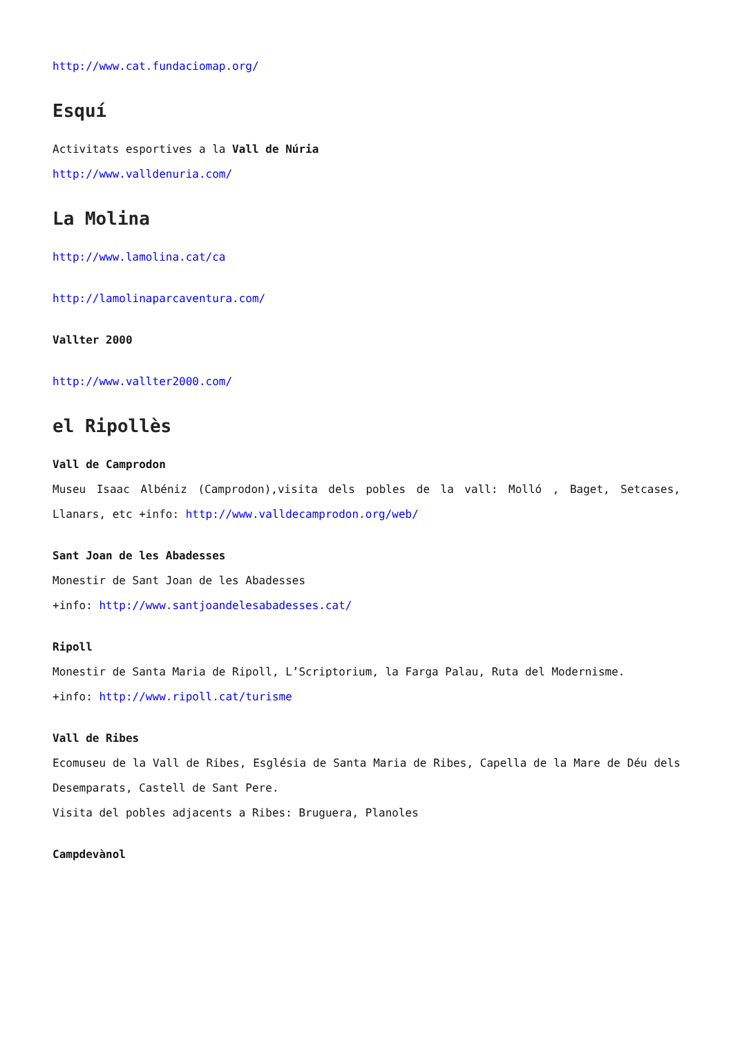http://www.cat.fundaciomap.org/
Esquí
Activitats esportives a la Vall de Núria
http://www.valldenuria.com/
La Molina
http://www.lamolina.cat/ca
http://lamolinaparcaventura.com/
Vallter 2000
http://www.vallter2000.com/
el Ripollès
Vall de Camprodon
Museu Isaac Albéniz (Camprodon),visita dels pobles de la vall: Molló , Baget, Setcases, Llanars, etc +info: http://www.valldecamprodon.org/web/
Sant Joan de les Abadesses
Monestir de Sant Joan de les Abadesses
+info: http://www.santjoandelesabadesses.cat/
Ripoll
Monestir de Santa Maria de Ripoll, L’Scriptorium, la Farga Palau, Ruta del Modernisme.
+info: http://www.ripoll.cat/turisme
Vall de Ribes
Ecomuseu de la Vall de Ribes, Església de Santa Maria de Ribes, Capella de la Mare de Déu dels Desemparats, Castell de Sant Pere.
Visita del pobles adjacents a Ribes: Bruguera, Planoles
Campdevànol